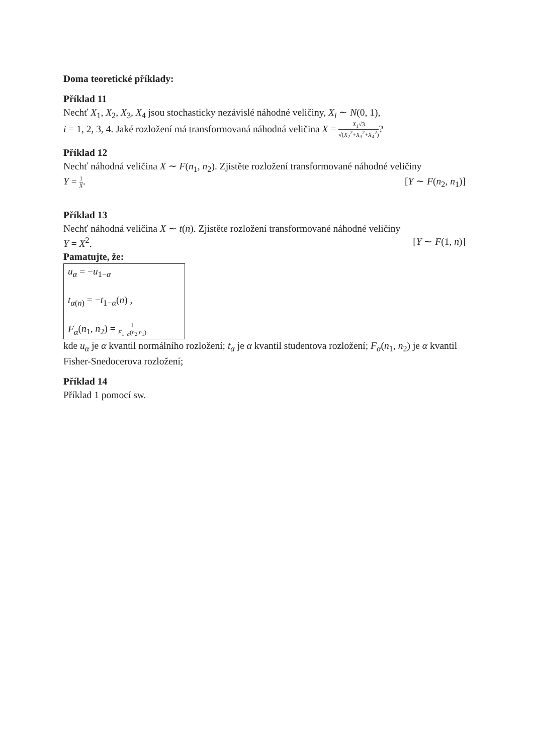Doma teoretické příklady:
Příklad 11
Nechť X<sub>1</sub>, X<sub>2</sub>, X<sub>3</sub>, X<sub>4</sub> jsou stochasticky nezávislé náhodné veličiny, X<sub>i</sub> ∼ N(0, 1),
i = 1, 2, 3, 4. Jaké rozložení má transformovaná náhodná veličina X = X<sub>1</sub>√3 √(X<sub>2</sub><sup>2</sup>+X<sub>3</sub><sup>2</sup>+X<sub>4</sub><sup>2</sup>)?
Příklad 12
Nechť náhodná veličina X ∼ F(n<sub>1</sub>, n<sub>2</sub>). Zjistěte rozložení transformované náhodné veličiny
Y = 1 X. [Y ∼ F(n<sub>2</sub>, n<sub>1</sub>)]
Příklad 13
Nechť náhodná veličina X ∼ t(n). Zjistěte rozložení transformované náhodné veličiny
Y = X<sup>2</sup>. [Y ∼ F(1, n)]
Pamatujte, že:
u<sub>α</sub> = −u<sub>1−α</sub>
t<sub>α(n)</sub> = −t<sub>1−α</sub>(n) ,
F<sub>α</sub>(n<sub>1</sub>, n<sub>2</sub>) = 1 F<sub>1−α</sub>(n<sub>2</sub>,n<sub>1</sub>)
kde u<sub>α</sub> je α kvantil normálního rozložení; t<sub>α</sub> je α kvantil studentova rozložení; F<sub>α</sub>(n<sub>1</sub>, n<sub>2</sub>) je α kvantil Fisher-Snedocerova rozložení;
Příklad 14
Příklad 1 pomocí sw.